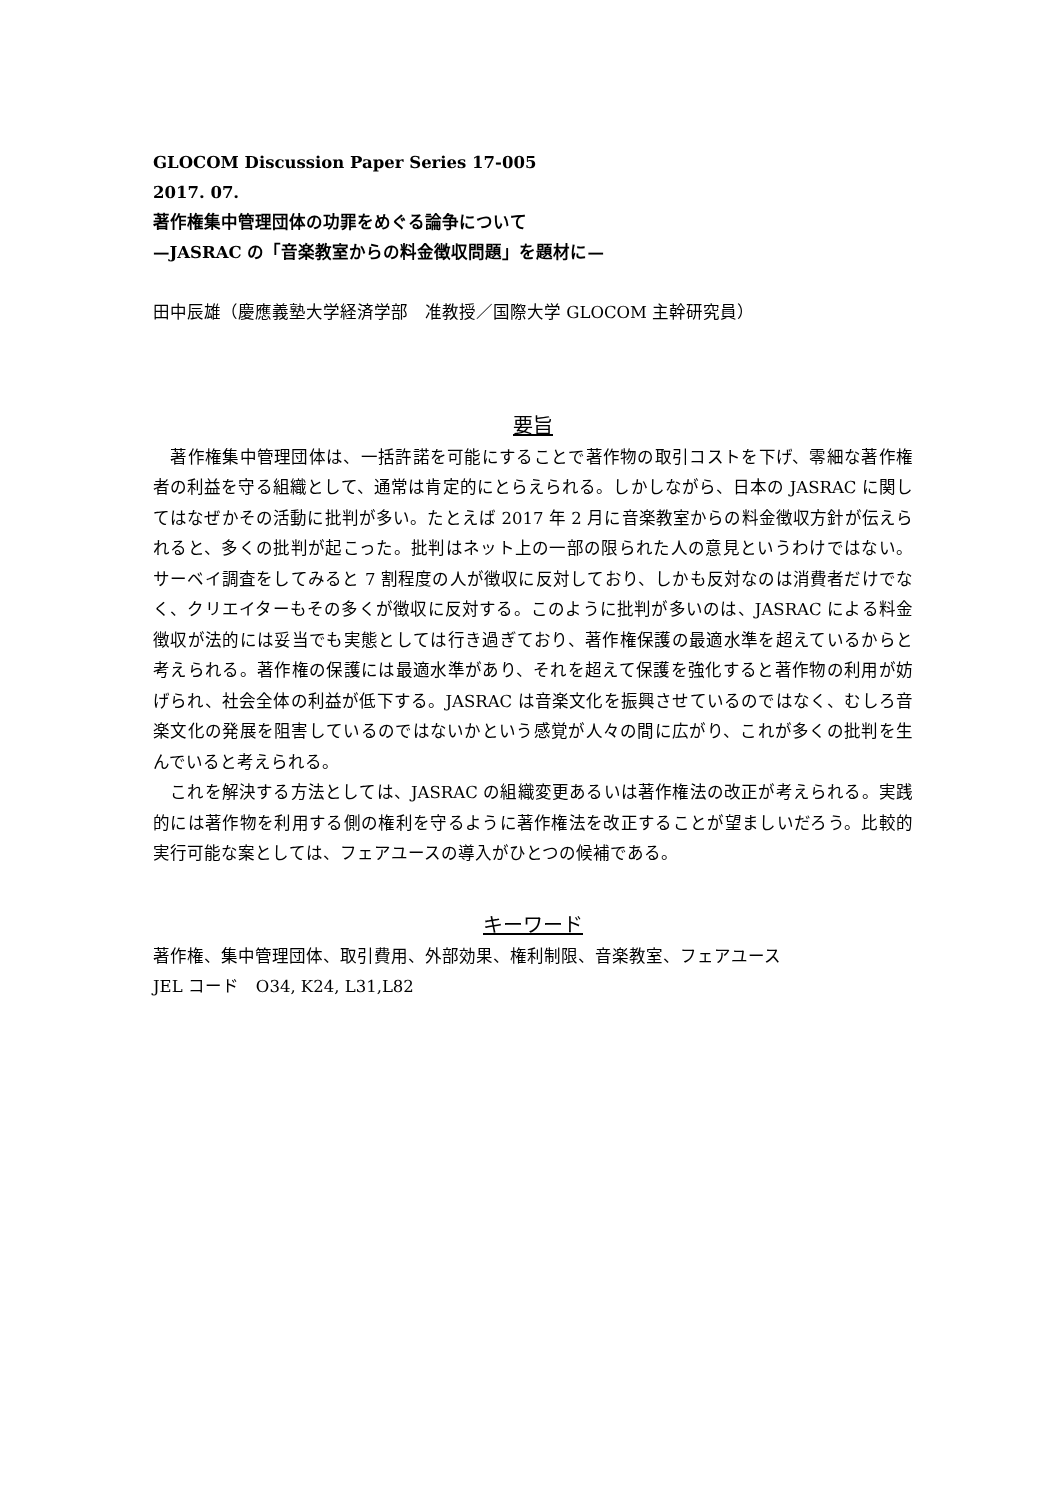GLOCOM Discussion Paper Series 17-005
2017. 07.
著作権集中管理団体の功罪をめぐる論争について
—JASRAC の「音楽教室からの料金徴収問題」を題材に—
田中辰雄（慶應義塾大学経済学部　准教授／国際大学 GLOCOM 主幹研究員）
要旨
　著作権集中管理団体は、一括許諾を可能にすることで著作物の取引コストを下げ、零細な著作権者の利益を守る組織として、通常は肯定的にとらえられる。しかしながら、日本の JASRAC に関してはなぜかその活動に批判が多い。たとえば 2017 年 2 月に音楽教室からの料金徴収方針が伝えられると、多くの批判が起こった。批判はネット上の一部の限られた人の意見というわけではない。サーベイ調査をしてみると 7 割程度の人が徴収に反対しており、しかも反対なのは消費者だけでなく、クリエイターもその多くが徴収に反対する。このように批判が多いのは、JASRAC による料金徴収が法的には妥当でも実態としては行き過ぎており、著作権保護の最適水準を超えているからと考えられる。著作権の保護には最適水準があり、それを超えて保護を強化すると著作物の利用が妨げられ、社会全体の利益が低下する。JASRAC は音楽文化を振興させているのではなく、むしろ音楽文化の発展を阻害しているのではないかという感覚が人々の間に広がり、これが多くの批判を生んでいると考えられる。
　これを解決する方法としては、JASRAC の組織変更あるいは著作権法の改正が考えられる。実践的には著作物を利用する側の権利を守るように著作権法を改正することが望ましいだろう。比較的実行可能な案としては、フェアユースの導入がひとつの候補である。
キーワード
著作権、集中管理団体、取引費用、外部効果、権利制限、音楽教室、フェアユース
JEL コード　O34, K24, L31,L82